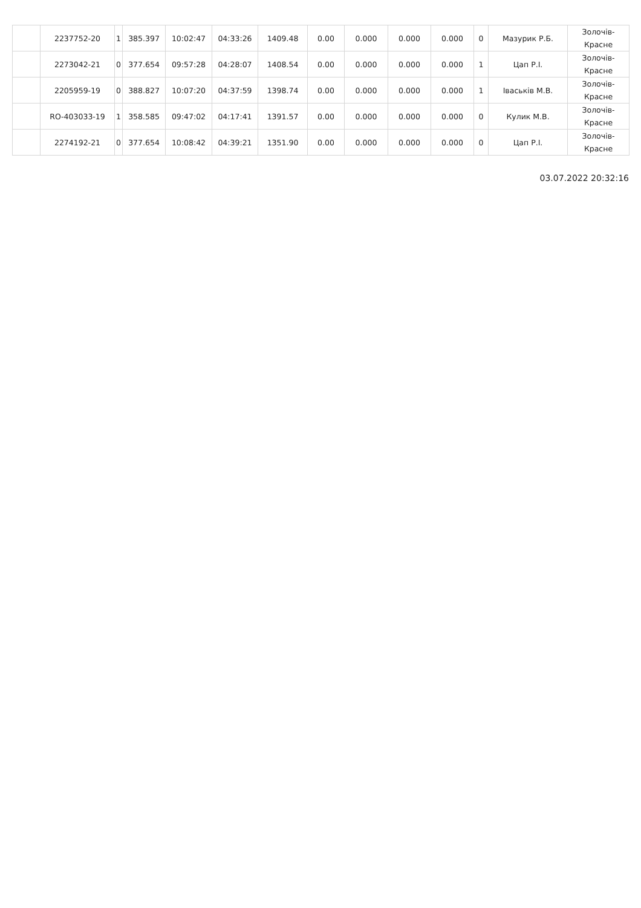| | 2237752-20 | 1 | 385.397 | 10:02:47 | 04:33:26 | 1409.48 | 0.00 | 0.000 | 0.000 | 0.000 | 0 | Мазурик Р.Б. | Золочів- Красне |
| | 2273042-21 | 0 | 377.654 | 09:57:28 | 04:28:07 | 1408.54 | 0.00 | 0.000 | 0.000 | 0.000 | 1 | Цап Р.І. | Золочів- Красне |
| | 2205959-19 | 0 | 388.827 | 10:07:20 | 04:37:59 | 1398.74 | 0.00 | 0.000 | 0.000 | 0.000 | 1 | Іваськів М.В. | Золочів- Красне |
| | RO-403033-19 | 1 | 358.585 | 09:47:02 | 04:17:41 | 1391.57 | 0.00 | 0.000 | 0.000 | 0.000 | 0 | Кулик М.В. | Золочів- Красне |
| | 2274192-21 | 0 | 377.654 | 10:08:42 | 04:39:21 | 1351.90 | 0.00 | 0.000 | 0.000 | 0.000 | 0 | Цап Р.І. | Золочів- Красне |
03.07.2022 20:32:16